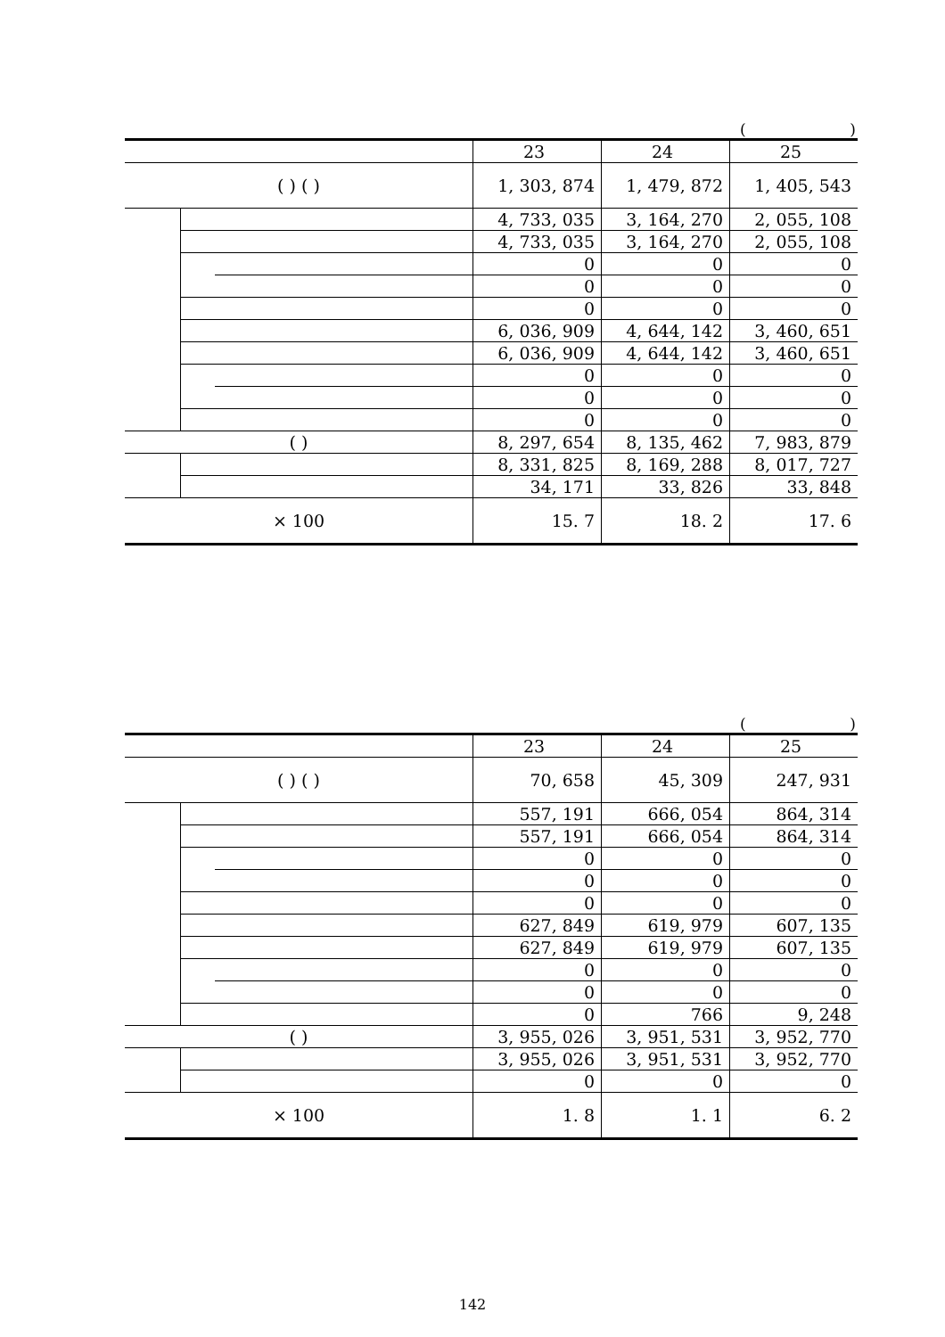()
| | | | 23 | 24 | 25 |
| ( ) ( ) | | | 1, 303, 874 | 1, 479, 872 | 1, 405, 543 |
| | | | 4, 733, 035 | 3, 164, 270 | 2, 055, 108 |
| | | | 4, 733, 035 | 3, 164, 270 | 2, 055, 108 |
| | | | 0 | 0 | 0 |
| | | | 0 | 0 | 0 |
| | | | 0 | 0 | 0 |
| | | | 6, 036, 909 | 4, 644, 142 | 3, 460, 651 |
| | | | 6, 036, 909 | 4, 644, 142 | 3, 460, 651 |
| | | | 0 | 0 | 0 |
| | | | 0 | 0 | 0 |
| | | | 0 | 0 | 0 |
| ( ) | | | 8, 297, 654 | 8, 135, 462 | 7, 983, 879 |
| | | | 8, 331, 825 | 8, 169, 288 | 8, 017, 727 |
| | | | 34, 171 | 33, 826 | 33, 848 |
| × 100 | | | 15. 7 | 18. 2 | 17. 6 |
()
| | | | 23 | 24 | 25 |
| ( ) ( ) | | | 70, 658 | 45, 309 | 247, 931 |
| | | | 557, 191 | 666, 054 | 864, 314 |
| | | | 557, 191 | 666, 054 | 864, 314 |
| | | | 0 | 0 | 0 |
| | | | 0 | 0 | 0 |
| | | | 0 | 0 | 0 |
| | | | 627, 849 | 619, 979 | 607, 135 |
| | | | 627, 849 | 619, 979 | 607, 135 |
| | | | 0 | 0 | 0 |
| | | | 0 | 0 | 0 |
| | | | 0 | 766 | 9, 248 |
| ( ) | | | 3, 955, 026 | 3, 951, 531 | 3, 952, 770 |
| | | | 3, 955, 026 | 3, 951, 531 | 3, 952, 770 |
| | | | 0 | 0 | 0 |
| × 100 | | | 1. 8 | 1. 1 | 6. 2 |
142